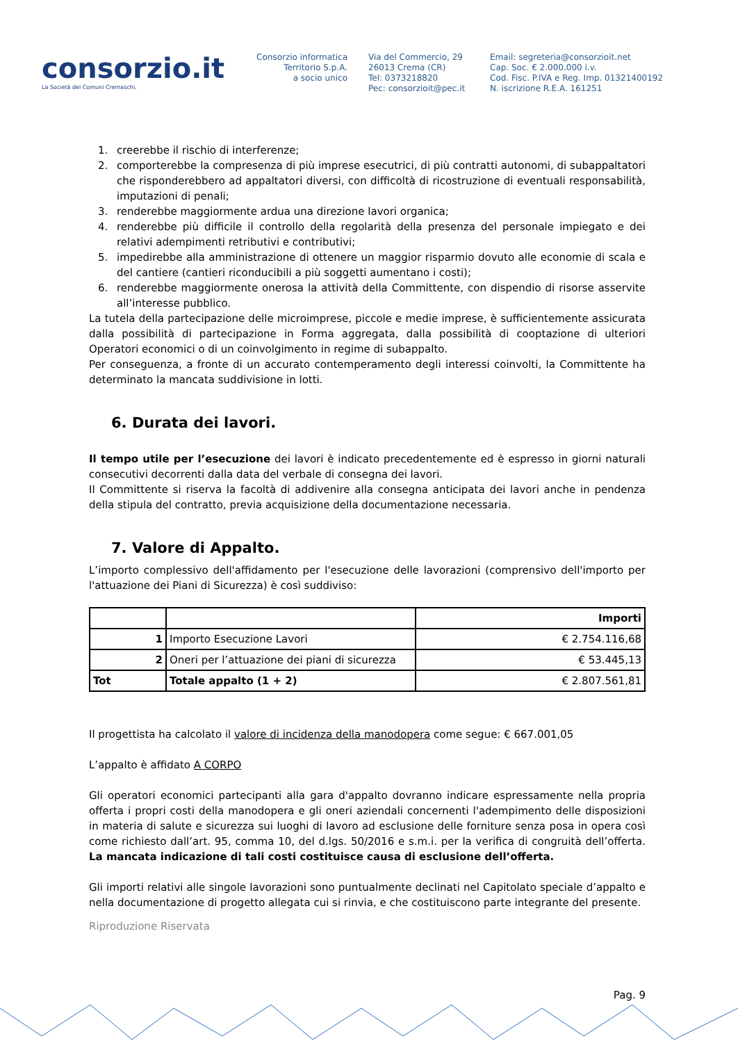consorzio.it
La Società dei Comuni Cremaschi.
Consorzio informatica
Territorio S.p.A.
a socio unico
Via del Commercio, 29
26013 Crema (CR)
Tel: 0373218820
Pec: consorzioit@pec.it
Email: segreteria@consorzioit.net
Cap. Soc. € 2.000.000 i.v.
Cod. Fisc. P.IVA e Reg. Imp. 01321400192
N. iscrizione R.E.A. 161251
1. creerebbe il rischio di interferenze;
2. comporterebbe la compresenza di più imprese esecutrici, di più contratti autonomi, di subappaltatori che risponderebbero ad appaltatori diversi, con difficoltà di ricostruzione di eventuali responsabilità, imputazioni di penali;
3. renderebbe maggiormente ardua una direzione lavori organica;
4. renderebbe più difficile il controllo della regolarità della presenza del personale impiegato e dei relativi adempimenti retributivi e contributivi;
5. impedirebbe alla amministrazione di ottenere un maggior risparmio dovuto alle economie di scala e del cantiere (cantieri riconducibili a più soggetti aumentano i costi);
6. renderebbe maggiormente onerosa la attività della Committente, con dispendio di risorse asservite all’interesse pubblico.
La tutela della partecipazione delle microimprese, piccole e medie imprese, è sufficientemente assicurata dalla possibilità di partecipazione in Forma aggregata, dalla possibilità di cooptazione di ulteriori Operatori economici o di un coinvolgimento in regime di subappalto.
Per conseguenza, a fronte di un accurato contemperamento degli interessi coinvolti, la Committente ha determinato la mancata suddivisione in lotti.
6. Durata dei lavori.
Il tempo utile per l’esecuzione dei lavori è indicato precedentemente ed è espresso in giorni naturali consecutivi decorrenti dalla data del verbale di consegna dei lavori.
Il Committente si riserva la facoltà di addivenire alla consegna anticipata dei lavori anche in pendenza della stipula del contratto, previa acquisizione della documentazione necessaria.
7. Valore di Appalto.
L’importo complessivo dell'affidamento per l'esecuzione delle lavorazioni (comprensivo dell'importo per l'attuazione dei Piani di Sicurezza) è così suddiviso:
| | | Importi |
| 1 | Importo Esecuzione Lavori | € 2.754.116,68 |
| 2 | Oneri per l’attuazione dei piani di sicurezza | € 53.445,13 |
| Tot | Totale appalto (1 + 2) | € 2.807.561,81 |
Il progettista ha calcolato il valore di incidenza della manodopera come segue: € 667.001,05
L’appalto è affidato A CORPO
Gli operatori economici partecipanti alla gara d'appalto dovranno indicare espressamente nella propria offerta i propri costi della manodopera e gli oneri aziendali concernenti l'adempimento delle disposizioni in materia di salute e sicurezza sui luoghi di lavoro ad esclusione delle forniture senza posa in opera così come richiesto dall’art. 95, comma 10, del d.lgs. 50/2016 e s.m.i. per la verifica di congruità dell’offerta. La mancata indicazione di tali costi costituisce causa di esclusione dell’offerta.
Gli importi relativi alle singole lavorazioni sono puntualmente declinati nel Capitolato speciale d’appalto e nella documentazione di progetto allegata cui si rinvia, e che costituiscono parte integrante del presente.
Riproduzione Riservata
Pag. 9